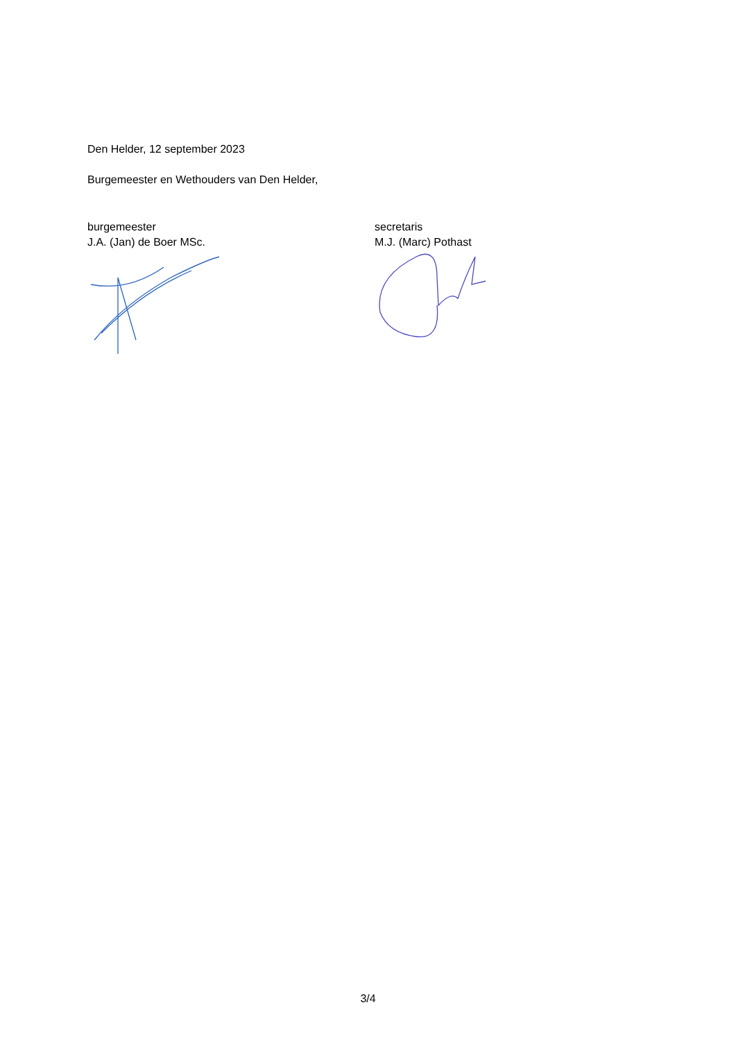Den Helder, 12 september 2023
Burgemeester en Wethouders van Den Helder,
burgemeester
J.A. (Jan) de Boer MSc.
secretaris
M.J. (Marc) Pothast
3/4